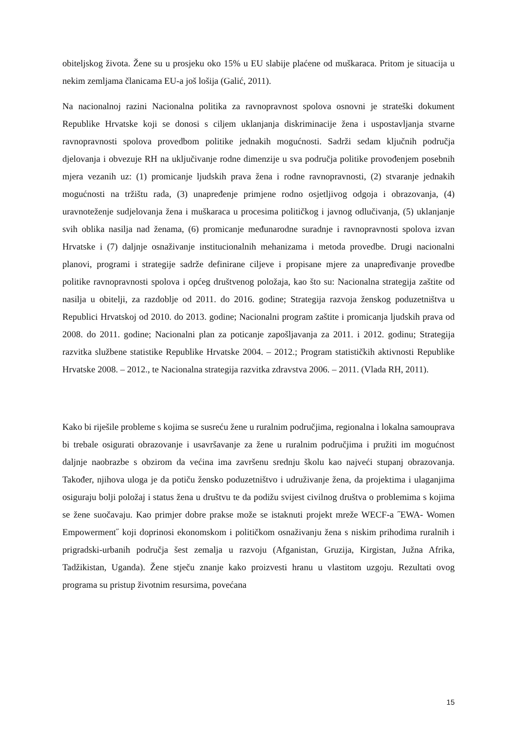obiteljskog života. Žene su u prosjeku oko 15% u EU slabije plaćene od muškaraca. Pritom je situacija u nekim zemljama članicama EU-a još lošija (Galić, 2011).
Na nacionalnoj razini Nacionalna politika za ravnopravnost spolova osnovni je strateški dokument Republike Hrvatske koji se donosi s ciljem uklanjanja diskriminacije žena i uspostavljanja stvarne ravnopravnosti spolova provedbom politike jednakih mogućnosti. Sadrži sedam ključnih područja djelovanja i obvezuje RH na uključivanje rodne dimenzije u sva područja politike provođenjem posebnih mjera vezanih uz: (1) promicanje ljudskih prava žena i rodne ravnopravnosti, (2) stvaranje jednakih mogućnosti na tržištu rada, (3) unapređenje primjene rodno osjetljivog odgoja i obrazovanja, (4) uravnoteženje sudjelovanja žena i muškaraca u procesima političkog i javnog odlučivanja, (5) uklanjanje svih oblika nasilja nad ženama, (6) promicanje međunarodne suradnje i ravnopravnosti spolova izvan Hrvatske i (7) daljnje osnaživanje institucionalnih mehanizama i metoda provedbe. Drugi nacionalni planovi, programi i strategije sadrže definirane ciljeve i propisane mjere za unapređivanje provedbe politike ravnopravnosti spolova i općeg društvenog položaja, kao što su: Nacionalna strategija zaštite od nasilja u obitelji, za razdoblje od 2011. do 2016. godine; Strategija razvoja ženskog poduzetništva u Republici Hrvatskoj od 2010. do 2013. godine; Nacionalni program zaštite i promicanja ljudskih prava od 2008. do 2011. godine; Nacionalni plan za poticanje zapošljavanja za 2011. i 2012. godinu; Strategija razvitka službene statistike Republike Hrvatske 2004. – 2012.; Program statističkih aktivnosti Republike Hrvatske 2008. – 2012., te Nacionalna strategija razvitka zdravstva 2006. – 2011. (Vlada RH, 2011).
Kako bi riješile probleme s kojima se susreću žene u ruralnim područjima, regionalna i lokalna samouprava bi trebale osigurati obrazovanje i usavršavanje za žene u ruralnim područjima i pružiti im mogućnost daljnje naobrazbe s obzirom da većina ima završenu srednju školu kao najveći stupanj obrazovanja. Također, njihova uloga je da potiču žensko poduzetništvo i udruživanje žena, da projektima i ulaganjima osiguraju bolji položaj i status žena u društvu te da podižu svijest civilnog društva o problemima s kojima se žene suočavaju. Kao primjer dobre prakse može se istaknuti projekt mreže WECF-a ˝EWA- Women Empowerment˝ koji doprinosi ekonomskom i političkom osnaživanju žena s niskim prihodima ruralnih i prigradski-urbanih područja šest zemalja u razvoju (Afganistan, Gruzija, Kirgistan, Južna Afrika, Tadžikistan, Uganda). Žene stječu znanje kako proizvesti hranu u vlastitom uzgoju. Rezultati ovog programa su pristup životnim resursima, povećana
15